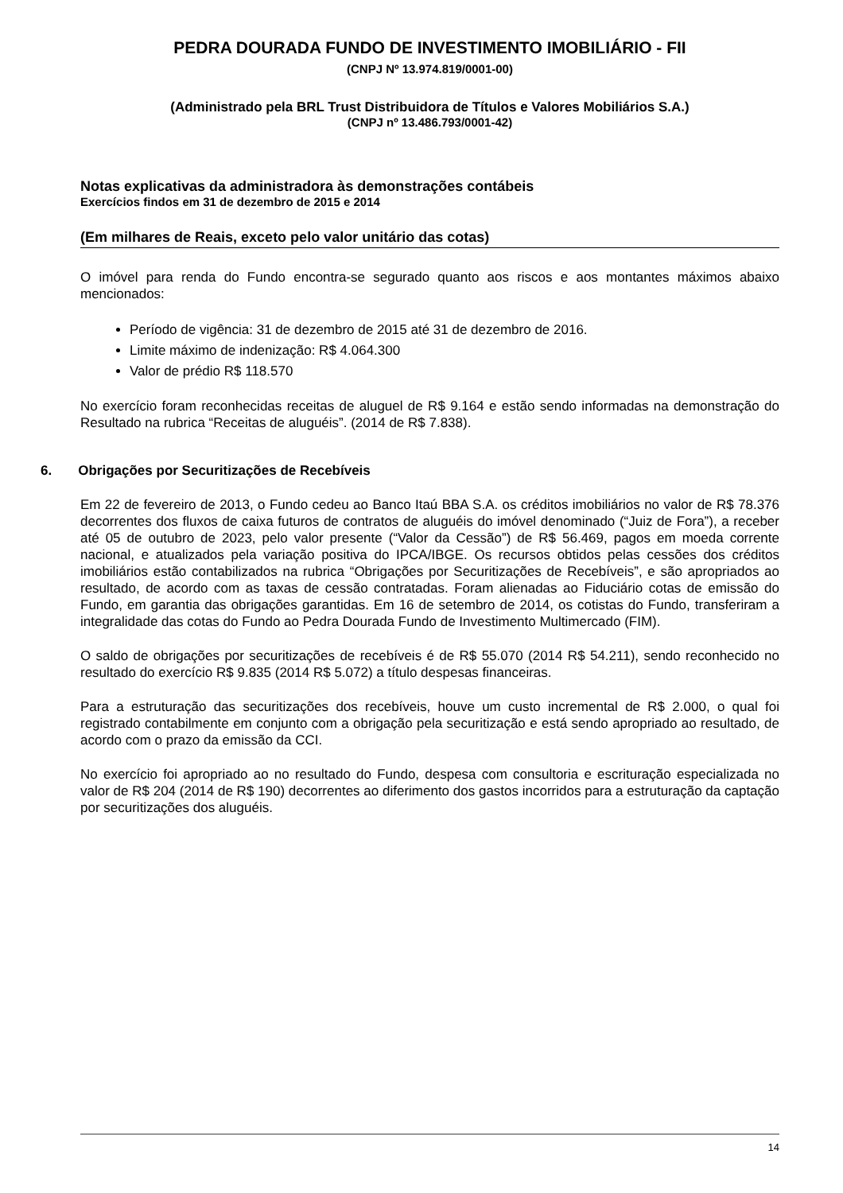PEDRA DOURADA FUNDO DE INVESTIMENTO IMOBILIÁRIO - FII
(CNPJ Nº 13.974.819/0001-00)
(Administrado pela BRL Trust Distribuidora de Títulos e Valores Mobiliários S.A.)
(CNPJ nº 13.486.793/0001-42)
Notas explicativas da administradora às demonstrações contábeis
Exercícios findos em 31 de dezembro de 2015 e 2014
(Em milhares de Reais, exceto pelo valor unitário das cotas)
O imóvel para renda do Fundo encontra-se segurado quanto aos riscos e aos montantes máximos abaixo mencionados:
Período de vigência: 31 de dezembro de 2015 até 31 de dezembro de 2016.
Limite máximo de indenização: R$ 4.064.300
Valor de prédio R$ 118.570
No exercício foram reconhecidas receitas de aluguel de R$ 9.164 e estão sendo informadas na demonstração do Resultado na rubrica “Receitas de aluguéis”. (2014 de R$ 7.838).
6. Obrigações por Securitizações de Recebíveis
Em 22 de fevereiro de 2013, o Fundo cedeu ao Banco Itaú BBA S.A. os créditos imobiliários no valor de R$ 78.376 decorrentes dos fluxos de caixa futuros de contratos de aluguéis do imóvel denominado (“Juiz de Fora”), a receber até 05 de outubro de 2023, pelo valor presente (“Valor da Cessão”) de R$ 56.469, pagos em moeda corrente nacional, e atualizados pela variação positiva do IPCA/IBGE. Os recursos obtidos pelas cessões dos créditos imobiliários estão contabilizados na rubrica “Obrigações por Securitizações de Recebíveis”, e são apropriados ao resultado, de acordo com as taxas de cessão contratadas. Foram alienadas ao Fiduciário cotas de emissão do Fundo, em garantia das obrigações garantidas. Em 16 de setembro de 2014, os cotistas do Fundo, transferiram a integralidade das cotas do Fundo ao Pedra Dourada Fundo de Investimento Multimercado (FIM).
O saldo de obrigações por securitizações de recebíveis é de R$ 55.070 (2014 R$ 54.211), sendo reconhecido no resultado do exercício R$ 9.835 (2014 R$ 5.072) a título despesas financeiras.
Para a estruturação das securitizações dos recebíveis, houve um custo incremental de R$ 2.000, o qual foi registrado contabilmente em conjunto com a obrigação pela securitização e está sendo apropriado ao resultado, de acordo com o prazo da emissão da CCI.
No exercício foi apropriado ao no resultado do Fundo, despesa com consultoria e escrituração especializada no valor de R$ 204 (2014 de R$ 190) decorrentes ao diferimento dos gastos incorridos para a estruturação da captação por securitizações dos aluguéis.
14